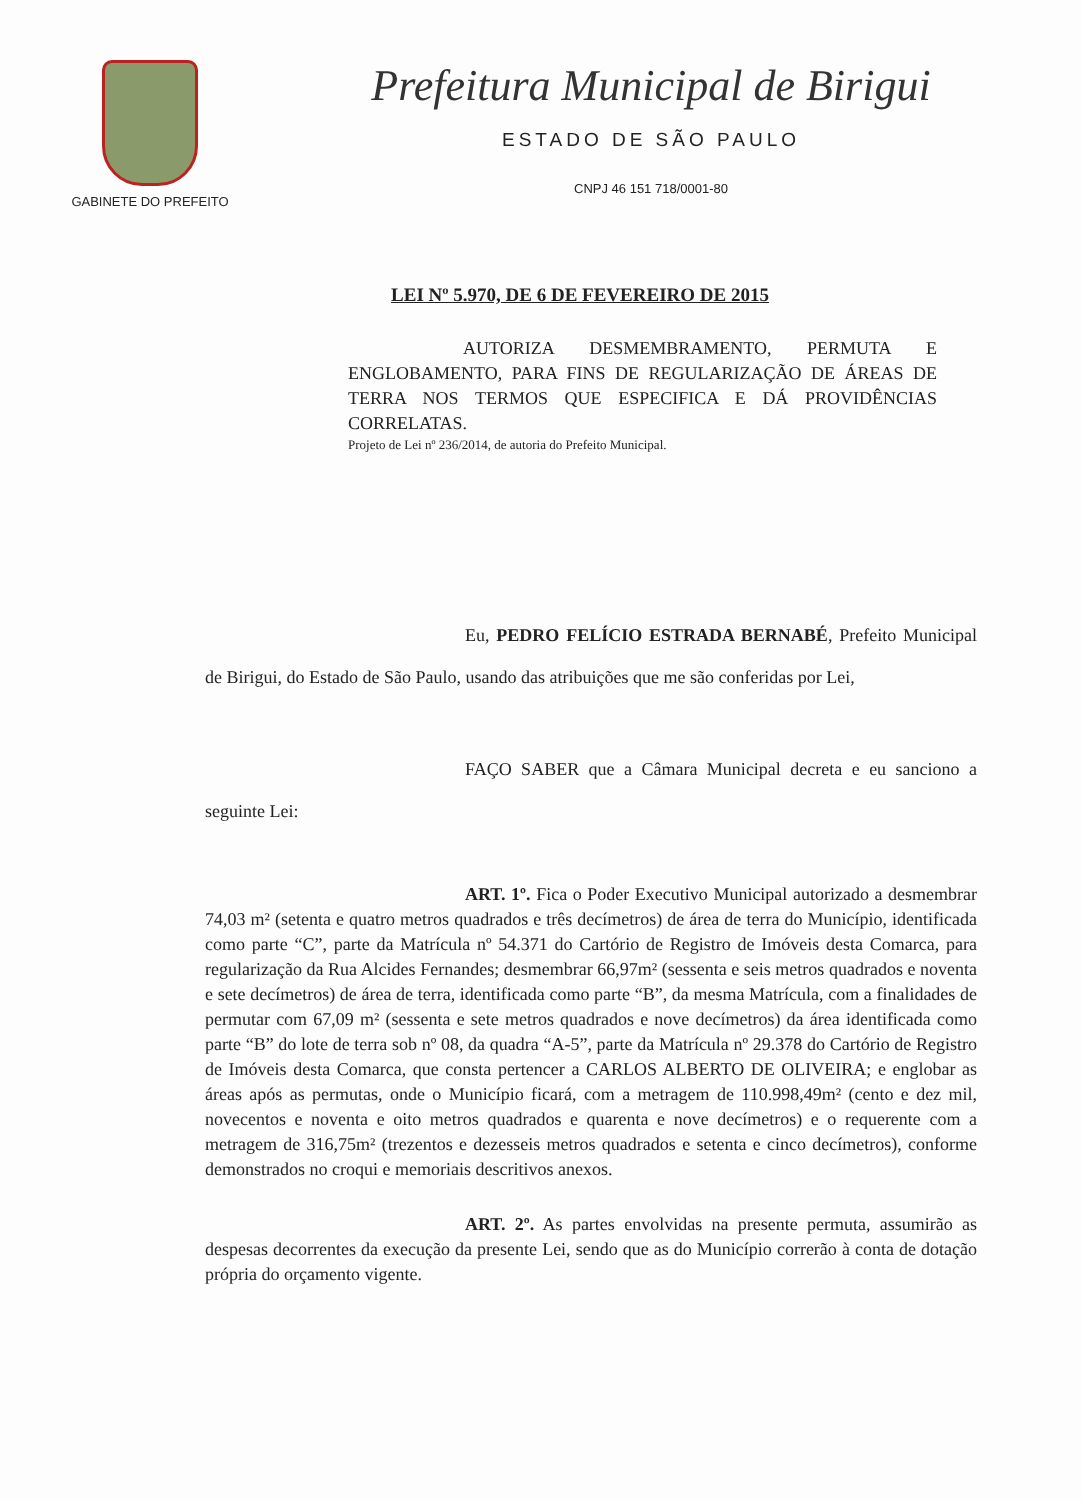GABINETE DO PREFEITO
Prefeitura Municipal de Birigui
ESTADO DE SÃO PAULO
CNPJ 46 151 718/0001-80
LEI Nº 5.970, DE 6 DE FEVEREIRO DE 2015
AUTORIZA DESMEMBRAMENTO, PERMUTA E ENGLOBAMENTO, PARA FINS DE REGULARIZAÇÃO DE ÁREAS DE TERRA NOS TERMOS QUE ESPECIFICA E DÁ PROVIDÊNCIAS CORRELATAS.
Projeto de Lei nº 236/2014, de autoria do Prefeito Municipal.
Eu, PEDRO FELÍCIO ESTRADA BERNABÉ, Prefeito Municipal de Birigui, do Estado de São Paulo, usando das atribuições que me são conferidas por Lei,
FAÇO SABER que a Câmara Municipal decreta e eu sanciono a seguinte Lei:
ART. 1º. Fica o Poder Executivo Municipal autorizado a desmembrar 74,03 m² (setenta e quatro metros quadrados e três decímetros) de área de terra do Município, identificada como parte “C”, parte da Matrícula nº 54.371 do Cartório de Registro de Imóveis desta Comarca, para regularização da Rua Alcides Fernandes; desmembrar 66,97m² (sessenta e seis metros quadrados e noventa e sete decímetros) de área de terra, identificada como parte “B”, da mesma Matrícula, com a finalidades de permutar com 67,09 m² (sessenta e sete metros quadrados e nove decímetros) da área identificada como parte “B” do lote de terra sob nº 08, da quadra “A-5”, parte da Matrícula nº 29.378 do Cartório de Registro de Imóveis desta Comarca, que consta pertencer a CARLOS ALBERTO DE OLIVEIRA; e englobar as áreas após as permutas, onde o Município ficará, com a metragem de 110.998,49m² (cento e dez mil, novecentos e noventa e oito metros quadrados e quarenta e nove decímetros) e o requerente com a metragem de 316,75m² (trezentos e dezesseis metros quadrados e setenta e cinco decímetros), conforme demonstrados no croqui e memoriais descritivos anexos.
ART. 2º. As partes envolvidas na presente permuta, assumirão as despesas decorrentes da execução da presente Lei, sendo que as do Município correrão à conta de dotação própria do orçamento vigente.